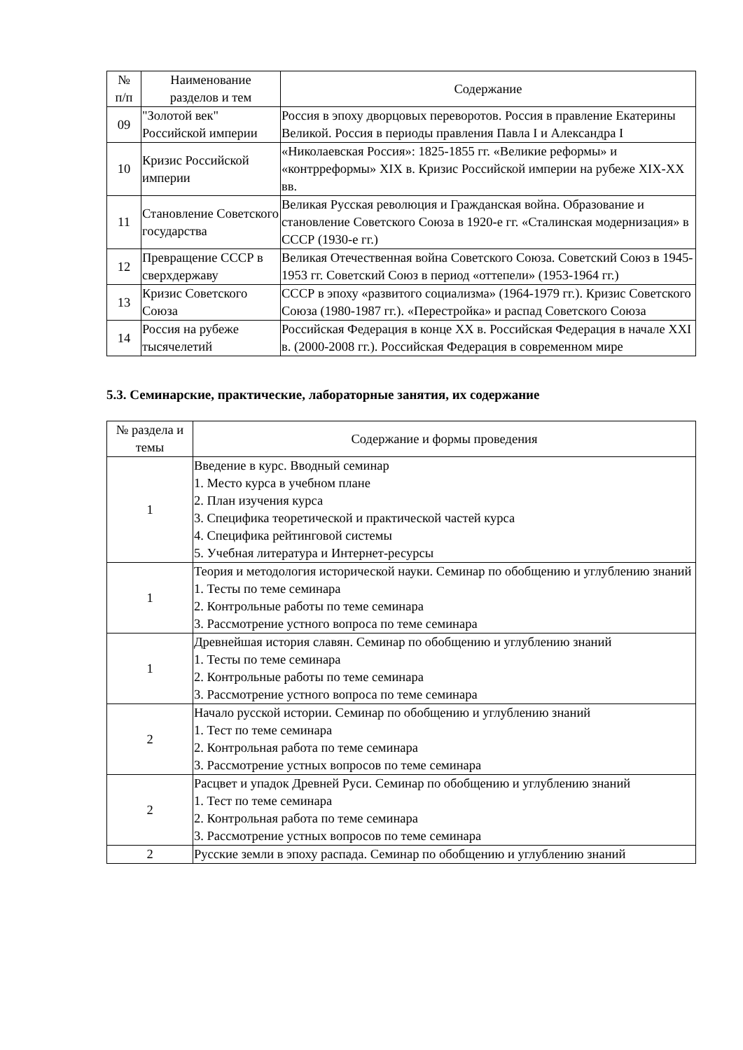| № п/п | Наименование разделов и тем | Содержание |
| --- | --- | --- |
| 09 | "Золотой век" Российской империи | Россия в эпоху дворцовых переворотов. Россия в правление Екатерины Великой. Россия в периоды правления Павла I и Александра I |
| 10 | Кризис Российской империи | «Николаевская Россия»: 1825-1855 гг. «Великие реформы» и «контрреформы» XIX в. Кризис Российской империи на рубеже XIX-XX вв. |
| 11 | Становление Советского государства | Великая Русская революция и Гражданская война. Образование и становление Советского Союза в 1920-е гг. «Сталинская модернизация» в СССР (1930-е гг.) |
| 12 | Превращение СССР в сверхдержаву | Великая Отечественная война Советского Союза. Советский Союз в 1945-1953 гг. Советский Союз в период «оттепели» (1953-1964 гг.) |
| 13 | Кризис Советского Союза | СССР в эпоху «развитого социализма» (1964-1979 гг.). Кризис Советского Союза (1980-1987 гг.). «Перестройка» и распад Советского Союза |
| 14 | Россия на рубеже тысячелетий | Российская Федерация в конце XX в. Российская Федерация в начале XXI в. (2000-2008 гг.). Российская Федерация в современном мире |
5.3. Семинарские, практические, лабораторные занятия, их содержание
| № раздела и темы | Содержание и формы проведения |
| --- | --- |
| 1 | Введение в курс. Вводный семинар 1. Место курса в учебном плане 2. План изучения курса 3. Специфика теоретической и практической частей курса 4. Специфика рейтинговой системы 5. Учебная литература и Интернет-ресурсы |
| 1 | Теория и методология исторической науки. Семинар по обобщению и углублению знаний 1. Тесты по теме семинара 2. Контрольные работы по теме семинара 3. Рассмотрение устного вопроса по теме семинара |
| 1 | Древнейшая история славян. Семинар по обобщению и углублению знаний 1. Тесты по теме семинара 2. Контрольные работы по теме семинара 3. Рассмотрение устного вопроса по теме семинара |
| 2 | Начало русской истории. Семинар по обобщению и углублению знаний 1. Тест по теме семинара 2. Контрольная работа по теме семинара 3. Рассмотрение устных вопросов по теме семинара |
| 2 | Расцвет и упадок Древней Руси. Семинар по обобщению и углублению знаний 1. Тест по теме семинара 2. Контрольная работа по теме семинара 3. Рассмотрение устных вопросов по теме семинара |
| 2 | Русские земли в эпоху распада. Семинар по обобщению и углублению знаний |